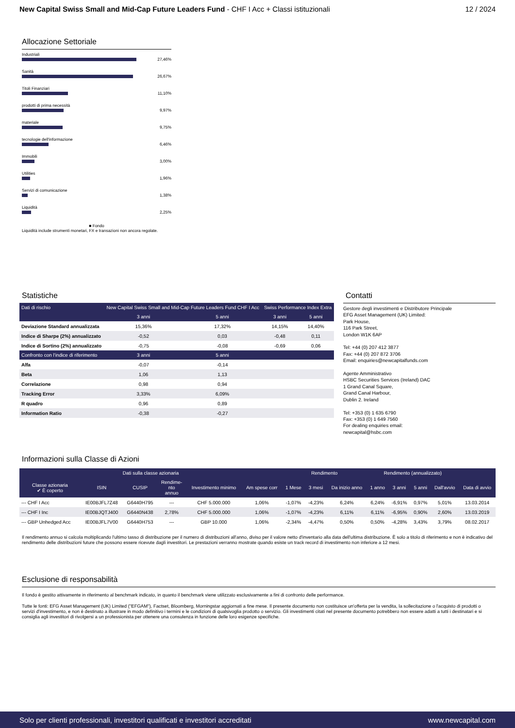New Capital Swiss Small and Mid-Cap Future Leaders Fund - CHF I Acc + Classi istituzionali
12 / 2024
Allocazione Settoriale
Industriali
27,46%
Sanità
26,67%
Titoli Finanziari
11,10%
prodotti di prima necessità
9,97%
materiale
9,75%
tecnologie dell'informazione
6,46%
Immobili
3,00%
Utilities
1,96%
Servizi di comunicazione
1,38%
Liquidità
2,25%
■ Fondo
Liquidità include strumenti monetari, FX e transazioni non ancora regolate.
Statistiche
| Dati di rischio | New Capital Swiss Small and Mid-Cap Future Leaders Fund CHF I Acc | | Swiss Performance Index Extra | |
| --- | --- | --- | --- | --- |
| | 3 anni | 5 anni | 3 anni | 5 anni |
| Deviazione Standard annualizzata | 15,36% | 17,32% | 14,15% | 14,40% |
| Indice di Sharpe (2%) annualizzato | -0,52 | 0,03 | -0,48 | 0,11 |
| Indice di Sortino (2%) annualizzato | -0,75 | -0,08 | -0,69 | 0,06 |
| Confronto con l'indice di riferimento | 3 anni | 5 anni | | |
| Alfa | -0,07 | -0,14 | | |
| Beta | 1,06 | 1,13 | | |
| Correlazione | 0,98 | 0,94 | | |
| Tracking Error | 3,33% | 6,09% | | |
| R quadro | 0,96 | 0,89 | | |
| Information Ratio | -0,38 | -0,27 | | |
Contatti
Gestore degli investimenti e Distributore Principale
EFG Asset Management (UK) Limited:
Park House,
116 Park Street,
London W1K 6AP
Tel: +44 (0) 207 412 3877
Fax: +44 (0) 207 872 3706
Email: enquiries@newcapitalfunds.com
Agente Amministrativo
HSBC Securities Services (Ireland) DAC
1 Grand Canal Square,
Grand Canal Harbour,
Dublin 2. Ireland
Tel: +353 (0) 1 635 6790
Fax: +353 (0) 1 649 7560
For dealing enquiries email:
newcapital@hsbc.com
Informazioni sulla Classe di Azioni
| Dati sulla classe azionaria | | | | | | Rendimento | | | Rendimento (annualizzato) | | | | |
| --- | --- | --- | --- | --- | --- | --- | --- | --- | --- | --- | --- | --- | --- |
| Classe azionaria ✔ È coperto | ISIN | CUSIP | Rendime- nto annuo | Investimento minimo | Am spese corr | 1 Mese | 3 mesi | Da inizio anno | 1 anno | 3 anni | 5 anni | Dall'avvio | Data di avvio |
| --- CHF I Acc | IE00BJFL7Z48 | G6440H795 | --- | CHF 5.000.000 | 1,06% | -1,07% | -4,23% | 6,24% | 6,24% | -6,91% | 0,97% | 5,01% | 13.03.2014 |
| --- CHF I Inc | IE00BJQTJ400 | G6440N438 | 2,78% | CHF 5.000.000 | 1,06% | -1,07% | -4,23% | 6,11% | 6,11% | -6,95% | 0,90% | 2,60% | 13.03.2019 |
| --- GBP Unhedged Acc | IE00BJFL7V00 | G6440H753 | --- | GBP 10.000 | 1,06% | -2,34% | -4,47% | 0,50% | 0,50% | -4,28% | 3,43% | 3,79% | 08.02.2017 |
Il rendimento annuo si calcola moltiplicando l'ultimo tasso di distribuzione per il numero di distribuzioni all'anno, diviso per il valore netto d'inventario alla data dell'ultima distribuzione. È solo a titolo di riferimento e non è indicativo del rendimento delle distribuzioni future che possono essere ricevute dagli investitori. Le prestazioni verranno mostrate quando esiste un track record di investimento non inferiore a 12 mesi.
Esclusione di responsabilità
Il fondo è gestito attivamente in riferimento al benchmark indicato, in quanto il benchmark viene utilizzato esclusivamente a fini di confronto delle performance.
Tutte le fonti: EFG Asset Management (UK) Limited ("EFGAM"), Factset, Bloomberg, Morningstar aggiornati a fine mese. Il presente documento non costituisce un'offerta per la vendita, la sollecitazione o l'acquisto di prodotti o servizi d'investimento, e non è destinato a illustrare in modo definitivo i termini e le condizioni di qualsivoglia prodotto o servizio. Gli investimenti citati nel presente documento potrebbero non essere adatti a tutti i destinatari e si consiglia agli investitori di rivolgersi a un professionista per ottenere una consulenza in funzione delle loro esigenze specifiche.
Solo per clienti professionali, investitori qualificati e investitori accreditati www.newcapital.com